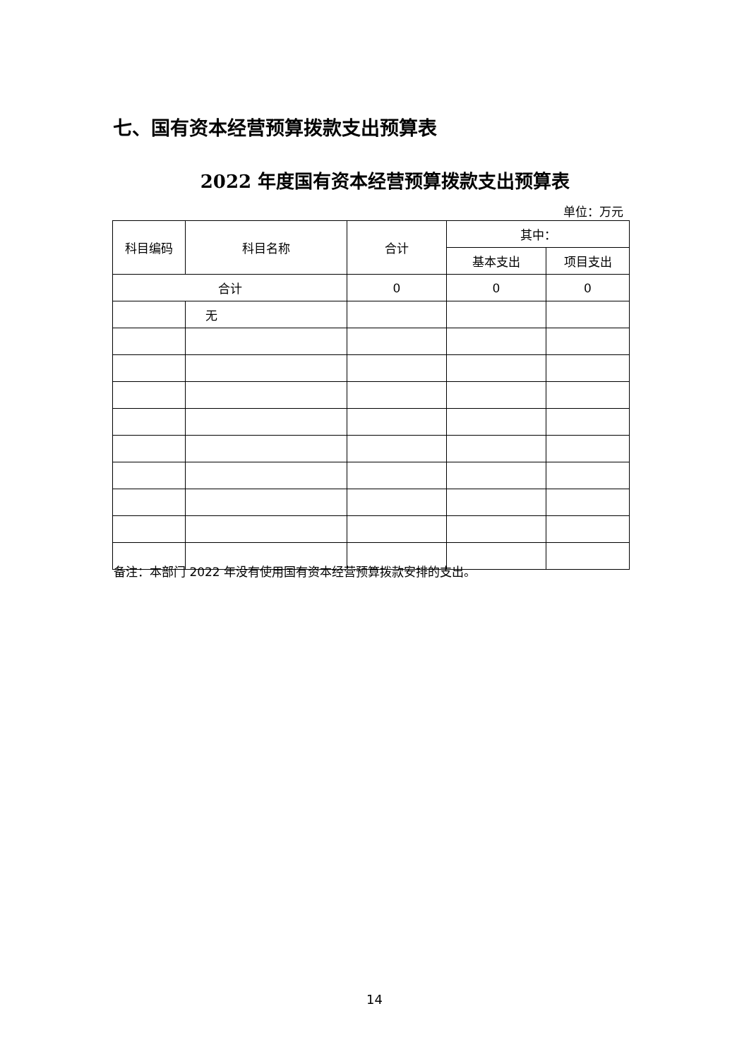七、国有资本经营预算拨款支出预算表
2022 年度国有资本经营预算拨款支出预算表
单位：万元
| 科目编码 | 科目名称 | 合计 | 其中： | |
| --- | --- | --- | --- | --- |
| | | | 基本支出 | 项目支出 |
| 合计 | | 0 | 0 | 0 |
| | 无 | | | |
备注：本部门 2022 年没有使用国有资本经营预算拨款安排的支出。
14